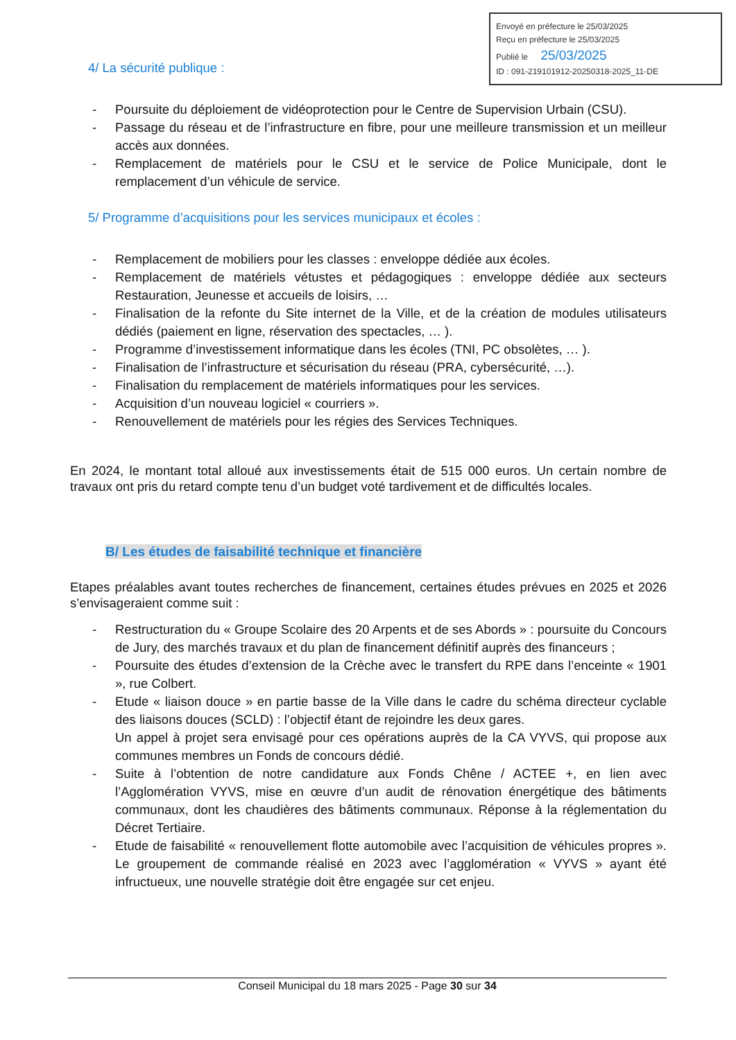Envoyé en préfecture le 25/03/2025
Reçu en préfecture le 25/03/2025
Publié le 25/03/2025
ID : 091-219101912-20250318-2025_11-DE
4/ La sécurité publique :
- Poursuite du déploiement de vidéoprotection pour le Centre de Supervision Urbain (CSU).
- Passage du réseau et de l’infrastructure en fibre, pour une meilleure transmission et un meilleur accès aux données.
- Remplacement de matériels pour le CSU et le service de Police Municipale, dont le remplacement d’un véhicule de service.
5/ Programme d’acquisitions pour les services municipaux et écoles :
- Remplacement de mobiliers pour les classes : enveloppe dédiée aux écoles.
- Remplacement de matériels vétustes et pédagogiques : enveloppe dédiée aux secteurs Restauration, Jeunesse et accueils de loisirs, …
- Finalisation de la refonte du Site internet de la Ville, et de la création de modules utilisateurs dédiés (paiement en ligne, réservation des spectacles, … ).
- Programme d’investissement informatique dans les écoles (TNI, PC obsolètes, … ).
- Finalisation de l’infrastructure et sécurisation du réseau (PRA, cybersécurité, …).
- Finalisation du remplacement de matériels informatiques pour les services.
- Acquisition d’un nouveau logiciel « courriers ».
- Renouvellement de matériels pour les régies des Services Techniques.
En 2024, le montant total alloué aux investissements était de 515 000 euros. Un certain nombre de travaux ont pris du retard compte tenu d’un budget voté tardivement et de difficultés locales.
B/ Les études de faisabilité technique et financière
Etapes préalables avant toutes recherches de financement, certaines études prévues en 2025 et 2026 s’envisageraient comme suit :
- Restructuration du « Groupe Scolaire des 20 Arpents et de ses Abords » : poursuite du Concours de Jury, des marchés travaux et du plan de financement définitif auprès des financeurs ;
- Poursuite des études d’extension de la Crèche avec le transfert du RPE dans l’enceinte « 1901 », rue Colbert.
- Etude « liaison douce » en partie basse de la Ville dans le cadre du schéma directeur cyclable des liaisons douces (SCLD) : l’objectif étant de rejoindre les deux gares.
Un appel à projet sera envisagé pour ces opérations auprès de la CA VYVS, qui propose aux communes membres un Fonds de concours dédié.
- Suite à l’obtention de notre candidature aux Fonds Chêne / ACTEE +, en lien avec l’Agglomération VYVS, mise en œuvre d’un audit de rénovation énergétique des bâtiments communaux, dont les chaudières des bâtiments communaux. Réponse à la réglementation du Décret Tertiaire.
- Etude de faisabilité « renouvellement flotte automobile avec l’acquisition de véhicules propres ». Le groupement de commande réalisé en 2023 avec l’agglomération « VYVS » ayant été infructueux, une nouvelle stratégie doit être engagée sur cet enjeu.
Conseil Municipal du 18 mars 2025 - Page 30 sur 34